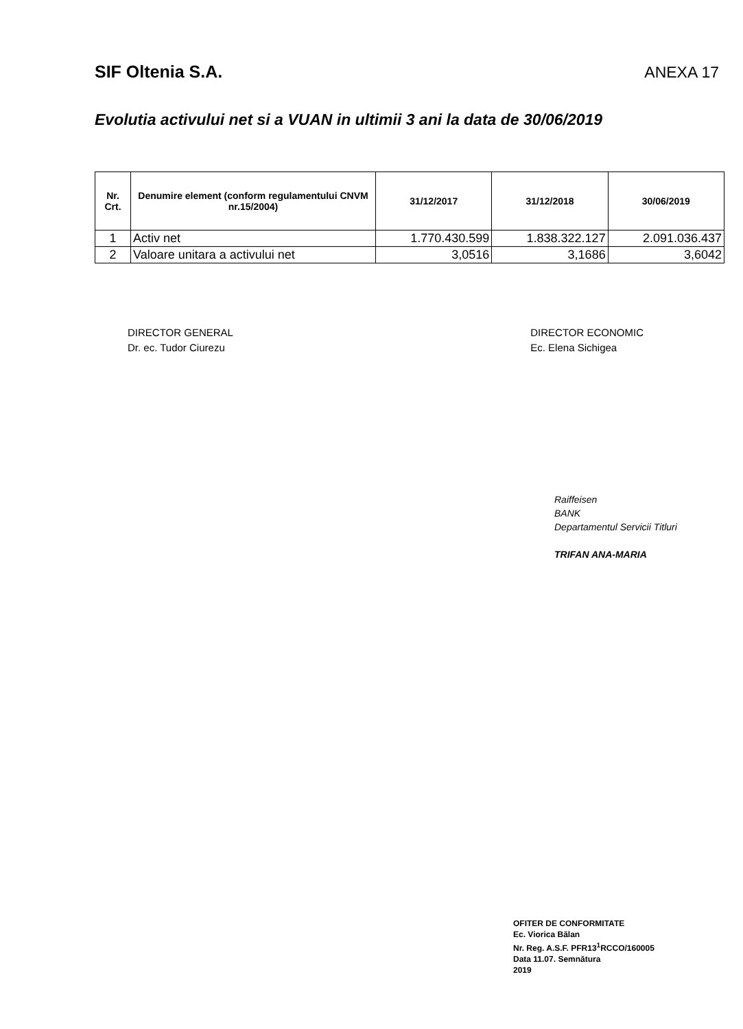SIF Oltenia S.A. ANEXA 17
Evolutia activului net si a VUAN in ultimii 3 ani la data de 30/06/2019
| Nr. Crt. | Denumire element (conform regulamentului CNVM nr.15/2004) | 31/12/2017 | 31/12/2018 | 30/06/2019 |
| --- | --- | --- | --- | --- |
| 1 | Activ net | 1.770.430.599 | 1.838.322.127 | 2.091.036.437 |
| 2 | Valoare unitara a activului net | 3,0516 | 3,1686 | 3,6042 |
DIRECTOR GENERAL
Dr. ec. Tudor Ciurezu
DIRECTOR ECONOMIC
Ec. Elena Sichigea
Raiffeisen
BANK
Departamentul Servicii Titluri
TRIFAN ANA-MARIA
OFITER DE CONFORMITATE
Ec. Viorica Bălan
Nr. Reg. A.S.F. PFR13<sup>1</sup>RCCO/160005
Data 11.07. Semnătura
2019